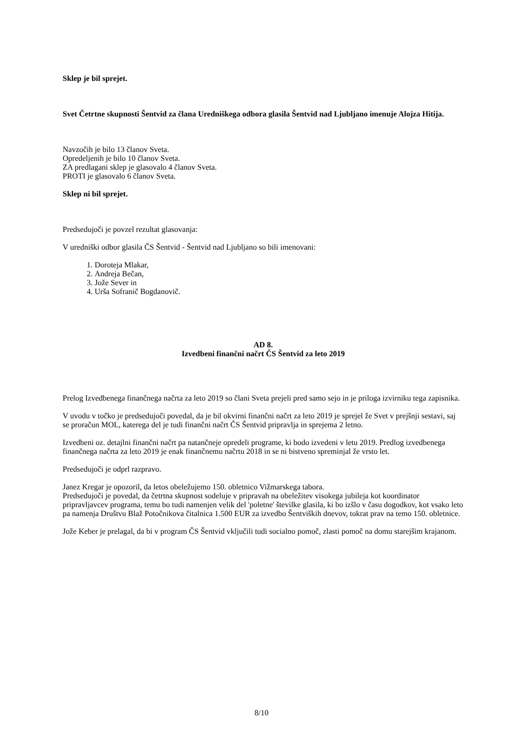Sklep je bil sprejet.
Svet Četrtne skupnosti Šentvid za člana Uredniškega odbora glasila Šentvid nad Ljubljano imenuje Alojza Hitija.
Navzočih je bilo 13 članov Sveta.
Opredeljenih je bilo 10 članov Sveta.
ZA predlagani sklep je glasovalo 4 članov Sveta.
PROTI je glasovalo 6 članov Sveta.
Sklep ni bil sprejet.
Predsedujoči je povzel rezultat glasovanja:
V uredniški odbor glasila ČS Šentvid - Šentvid nad Ljubljano so bili imenovani:
1. Doroteja Mlakar,
2. Andreja Bečan,
3. Jože Sever in
4. Urša Sofranič Bogdanovič.
AD 8.
Izvedbeni finančni načrt ČS Šentvid za leto 2019
Prelog Izvedbenega finančnega načrta za leto 2019 so člani Sveta prejeli pred samo sejo in je priloga izvirniku tega zapisnika.
V uvodu v točko je predsedujoči povedal, da je bil okvirni finančni načrt za leto 2019 je sprejel že Svet v prejšnji sestavi, saj se proračun MOL, katerega del je tudi finančni načrt ČS Šentvid pripravlja in sprejema 2 letno.
Izvedbeni oz. detajlni finančni načrt pa natančneje opredeli programe, ki bodo izvedeni v letu 2019. Predlog izvedbenega finančnega načrta za leto 2019 je enak finančnemu načrtu 2018 in se ni bistveno spreminjal že vrsto let.
Predsedujoči je odprl razpravo.
Janez Kregar je opozoril, da letos obeležujemo 150. obletnico Vižmarskega tabora.
Predsedujoči je povedal, da četrtna skupnost sodeluje v pripravah na obeležitev visokega jubileja kot koordinator pripravljavcev programa, temu bo tudi namenjen velik del 'poletne' številke glasila, ki bo izšlo v času dogodkov, kot vsako leto pa namenja Društvu Blaž Potočnikova čitalnica 1.500 EUR za izvedbo Šentviških dnevov, tokrat prav na temo 150. obletnice.
Jože Keber je prelagal, da bi v program ČS Šentvid vključili tudi socialno pomoč, zlasti pomoč na domu starejšim krajanom.
8/10